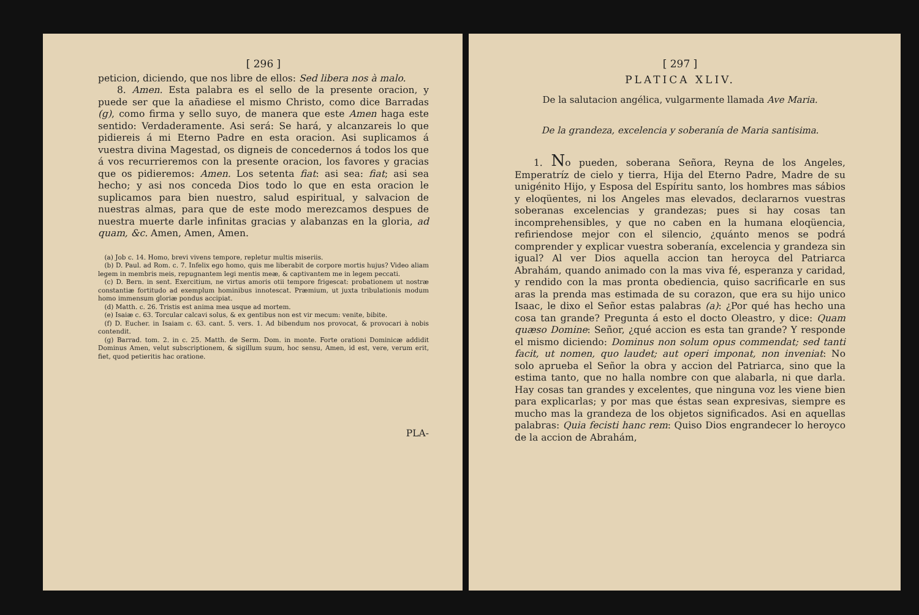[ 296 ]
peticion, diciendo, que nos libre de ellos: Sed libera nos à malo.
8. Amen. Esta palabra es el sello de la presente oracion, y puede ser que la añadiese el mismo Christo, como dice Barradas (g), como firma y sello suyo, de manera que este Amen haga este sentido: Verdaderamente. Asi será: Se hará, y alcanzareis lo que pidiereis á mi Eterno Padre en esta oracion. Asi suplicamos á vuestra divina Magestad, os digneis de concedernos á todos los que á vos recurrieremos con la presente oracion, los favores y gracias que os pidieremos: Amen. Los setenta fiat: asi sea: fiat; asi sea hecho; y asi nos conceda Dios todo lo que en esta oracion le suplicamos para bien nuestro, salud espiritual, y salvacion de nuestras almas, para que de este modo merezcamos despues de nuestra muerte darle infinitas gracias y alabanzas en la gloria, ad quam, &c. Amen, Amen, Amen.
(a) Job c. 14. Homo, brevi vivens tempore, repletur multis miseriis.
(b) D. Paul. ad Rom. c. 7. Infelix ego homo, quis me liberabit de corpore mortis hujus? Video aliam legem in membris meis, repugnantem legi mentis meæ, & captivantem me in legem peccati.
(c) D. Bern. in sent. Exercitium, ne virtus amoris otii tempore frigescat: probationem ut nostræ constantiæ fortitudo ad exemplum hominibus innotescat. Præmium, ut juxta tribulationis modum homo immensum gloriæ pondus accipiat.
(d) Matth. c. 26. Tristis est anima mea usque ad mortem.
(e) Isaiæ c. 63. Torcular calcavi solus, & ex gentibus non est vir mecum: venite, bibite.
(f) D. Eucher. in Isaiam c. 63. cant. 5. vers. 1. Ad bibendum nos provocat, & provocari à nobis contendit.
(g) Barrad. tom. 2. in c. 25. Matth. de Serm. Dom. in monte. Forte orationi Dominicæ addidit Dominus Amen, velut subscriptionem, & sigillum suum, hoc sensu, Amen, id est, vere, verum erit, fiet, quod petieritis hac oratione.
PLA-
[ 297 ]
PLATICA XLIV.
De la salutacion angélica, vulgarmente llamada Ave Maria.
De la grandeza, excelencia y soberanía de Maria santisima.
1. No pueden, soberana Señora, Reyna de los Angeles, Emperatríz de cielo y tierra, Hija del Eterno Padre, Madre de su unigénito Hijo, y Esposa del Espíritu santo, los hombres mas sábios y eloqüentes, ni los Angeles mas elevados, declararnos vuestras soberanas excelencias y grandezas; pues si hay cosas tan incomprehensibles, y que no caben en la humana eloqüencia, refiriendose mejor con el silencio, ¿quánto menos se podrá comprender y explicar vuestra soberanía, excelencia y grandeza sin igual? Al ver Dios aquella accion tan heroyca del Patriarca Abrahám, quando animado con la mas viva fé, esperanza y caridad, y rendido con la mas pronta obediencia, quiso sacrificarle en sus aras la prenda mas estimada de su corazon, que era su hijo unico Isaac, le dixo el Señor estas palabras (a): ¿Por qué has hecho una cosa tan grande? Pregunta á esto el docto Oleastro, y dice: Quam quæso Domine: Señor, ¿qué accion es esta tan grande? Y responde el mismo diciendo: Dominus non solum opus commendat; sed tanti facit, ut nomen, quo laudet; aut operi imponat, non inveniat: No solo aprueba el Señor la obra y accion del Patriarca, sino que la estima tanto, que no halla nombre con que alabarla, ni que darla. Hay cosas tan grandes y excelentes, que ninguna voz les viene bien para explicarlas; y por mas que éstas sean expresivas, siempre es mucho mas la grandeza de los objetos significados. Asi en aquellas palabras: Quia fecisti hanc rem: Quiso Dios engrandecer lo heroyco de la accion de Abrahám,